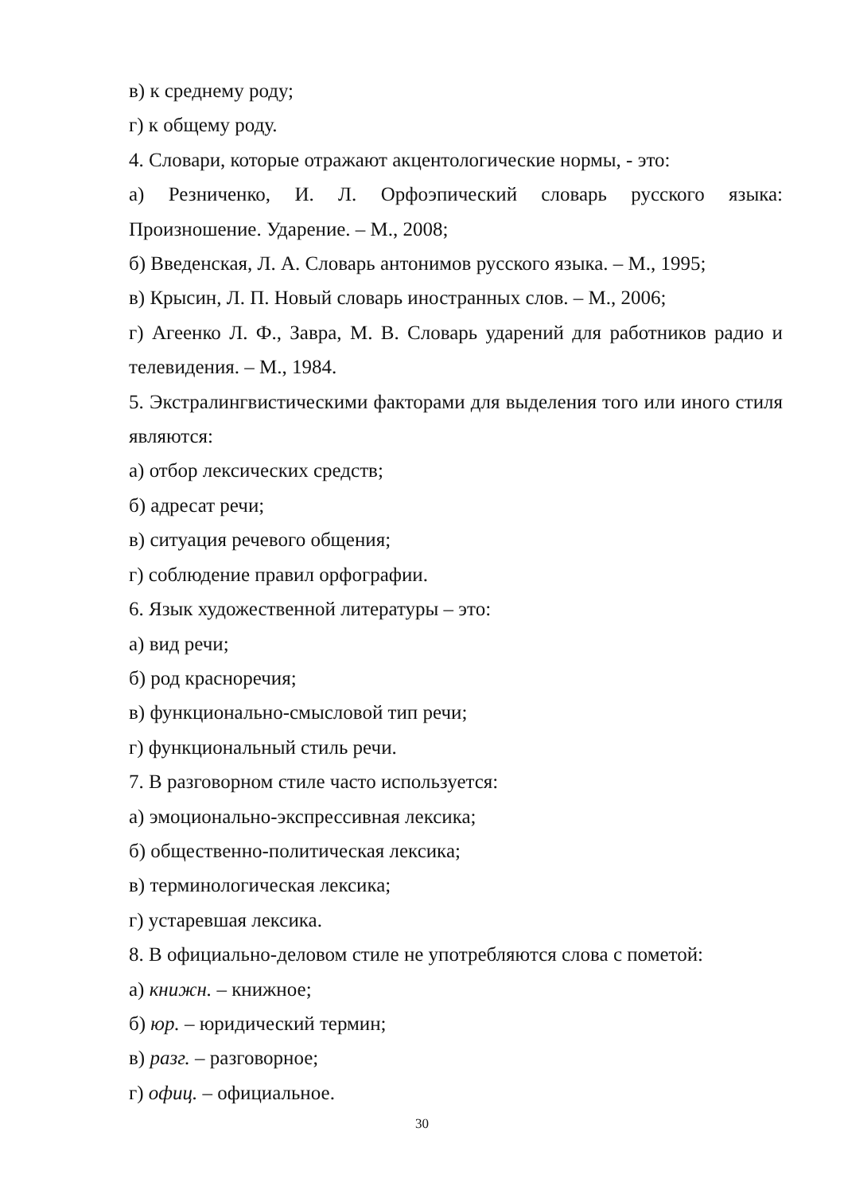в) к среднему роду;
г) к общему роду.
4. Словари, которые отражают акцентологические нормы, - это:
а) Резниченко, И. Л. Орфоэпический словарь русского языка: Произношение. Ударение. – М., 2008;
б) Введенская, Л. А. Словарь антонимов русского языка. – М., 1995;
в) Крысин, Л. П. Новый словарь иностранных слов. – М., 2006;
г) Агеенко Л. Ф., Завра, М. В. Словарь ударений для работников радио и телевидения. – М., 1984.
5. Экстралингвистическими факторами для выделения того или иного стиля являются:
а) отбор лексических средств;
б) адресат речи;
в) ситуация речевого общения;
г) соблюдение правил орфографии.
6. Язык художественной литературы – это:
а) вид речи;
б) род красноречия;
в) функционально-смысловой тип речи;
г) функциональный стиль речи.
7. В разговорном стиле часто используется:
а) эмоционально-экспрессивная лексика;
б) общественно-политическая лексика;
в) терминологическая лексика;
г) устаревшая лексика.
8. В официально-деловом стиле не употребляются слова с пометой:
а) книжн. – книжное;
б) юр. – юридический термин;
в) разг. – разговорное;
г) офиц. – официальное.
30